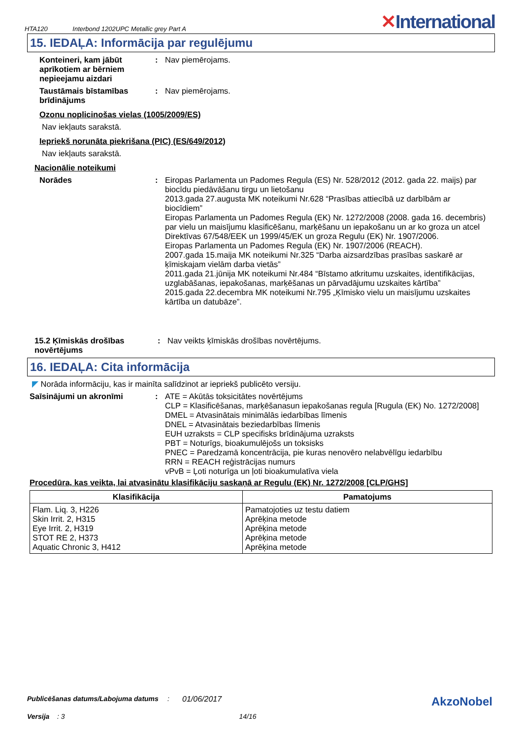HTA120 Interbond 1202UPC Metallic grey Part A
✕International
15. IEDAĻA: Informācija par regulējumu
Konteineri, kam jābūt aprīkotiem ar bērniem nepieejamu aizdari
: Nav piemērojams.
Taustāmais bīstamības brīdinājums
: Nav piemērojams.
Ozonu noplicinošas vielas (1005/2009/ES)
Nav iekļauts sarakstā.
Iepriekš norunāta piekrišana (PIC) (ES/649/2012)
Nav iekļauts sarakstā.
Nacionālie noteikumi
Norādes : Eiropas Parlamenta un Padomes Regula (ES) Nr. 528/2012 (2012. gada 22. maijs) par biocīdu piedāvāšanu tirgu un lietošanu
2013.gada 27.augusta MK noteikumi Nr.628 “Prasības attiecībā uz darbībām ar biocīdiem”
Eiropas Parlamenta un Padomes Regula (EK) Nr. 1272/2008 (2008. gada 16. decembris) par vielu un maisījumu klasificēšanu, marķēšanu un iepakošanu un ar ko groza un atcel Direktīvas 67/548/EEK un 1999/45/EK un groza Regulu (EK) Nr. 1907/2006.
Eiropas Parlamenta un Padomes Regula (EK) Nr. 1907/2006 (REACH).
2007.gada 15.maija MK noteikumi Nr.325 “Darba aizsardzības prasības saskarē ar ķīmiskajam vielām darba vietās”
2011.gada 21.jūnija MK noteikumi Nr.484 “Bīstamo atkritumu uzskaites, identifikācijas, uzglabāšanas, iepakošanas, marķēšanas un pārvadājumu uzskaites kārtība”
2015.gada 22.decembra MK noteikumi Nr.795 „Ķīmisko vielu un maisījumu uzskaites kārtība un datubāze”.
15.2 Ķīmiskās drošības novērtējums
: Nav veikts ķīmiskās drošības novērtējums.
16. IEDAĻA: Cita informācija
◤ Norāda informāciju, kas ir mainīta salīdzinot ar iepriekš publicēto versiju.
Saīsinājumi un akronīmi : ATE = Akūtās toksicitātes novērtējums
CLP = Klasificēšanas, marķēšanasun iepakošanas regula [Rugula (EK) No. 1272/2008]
DMEL = Atvasinātais minimālās iedarbības līmenis
DNEL = Atvasinātais beziedarbības līmenis
EUH uzraksts = CLP specifisks brīdinājuma uzraksts
PBT = Noturīgs, bioakumulējošs un toksisks
PNEC = Paredzamā koncentrācija, pie kuras nenovēro nelabvēlīgu iedarbību
RRN = REACH reģistrācijas numurs
vPvB = Ļoti noturīga un ļoti bioakumulatīva viela
Procedūra, kas veikta, lai atvasinātu klasifikāciju saskaņā ar Regulu (EK) Nr. 1272/2008 [CLP/GHS]
| Klasifikācija | Pamatojums |
| --- | --- |
| Flam. Liq. 3, H226 Skin Irrit. 2, H315 Eye Irrit. 2, H319 STOT RE 2, H373 Aquatic Chronic 3, H412 | Pamatojoties uz testu datiem Aprēķina metode Aprēķina metode Aprēķina metode Aprēķina metode |
Publicēšanas datums/Labojuma datums: 01/06/2017
AkzoNobel
Versija : 3 14/16